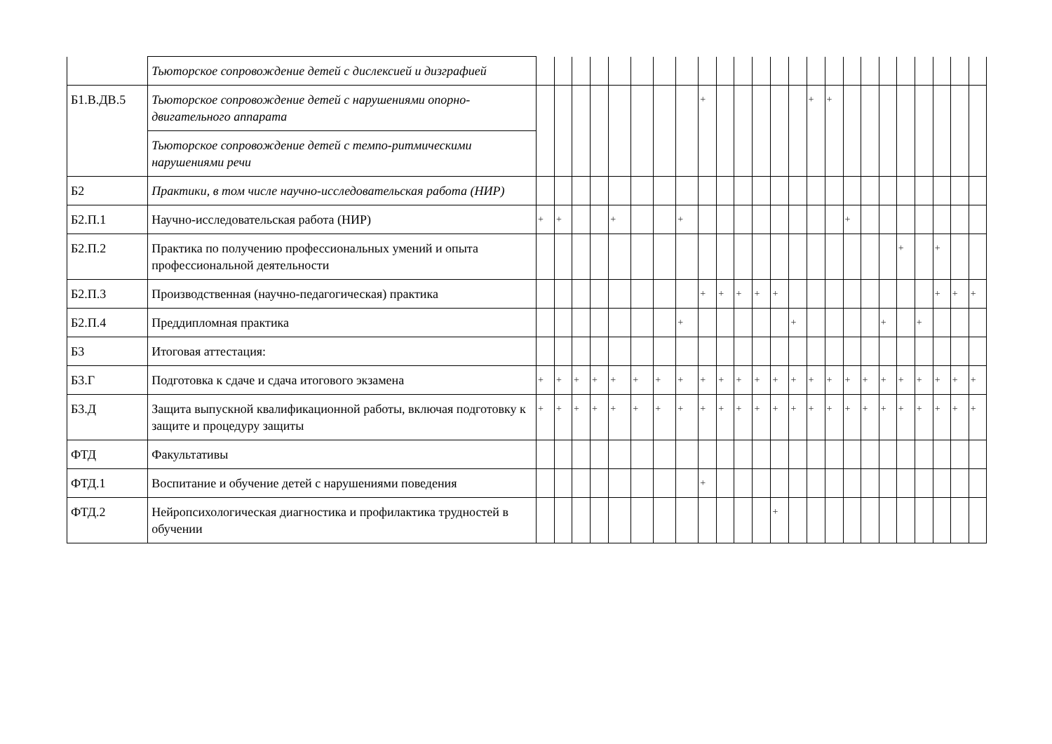| | Тьюторское сопровождение детей с дислексией и дизграфией | | | | | | | | | | | | | | | | | | | | | | | | |
| Б1.В.ДВ.5 | Тьюторское сопровождение детей с нарушениями опорно-двигательного аппарата | | | | | | | | | + | | | | | | + | + | | | | | | | | |
| | Тьюторское сопровождение детей с темпо-ритмическими нарушениями речи | | | | | | | | | | | | | | | | | | | | | | | | |
| Б2 | Практики, в том числе научно-исследовательская работа (НИР) | | | | | | | | | | | | | | | | | | | | | | | | |
| Б2.П.1 | Научно-исследовательская работа (НИР) | + | + | | | + | | | + | | | | | | | | | + | | | | | | | |
| Б2.П.2 | Практика по получению профессиональных умений и опыта профессиональной деятельности | | | | | | | | | | | | | | | | | | | | + | | + | | |
| Б2.П.3 | Производственная (научно-педагогическая) практика | | | | | | | | | + | + | + | + | + | | | | | | | | | + | + | + |
| Б2.П.4 | Преддипломная практика | | | | | | | | + | | | | | | + | | | | | + | | + | | | |
| Б3 | Итоговая аттестация: | | | | | | | | | | | | | | | | | | | | | | | | |
| Б3.Г | Подготовка к сдаче и сдача итогового экзамена | + | + | + | + | + | + | + | + | + | + | + | + | + | + | + | + | + | + | + | + | + | + | + | + |
| Б3.Д | Защита выпускной квалификационной работы, включая подготовку к защите и процедуру защиты | + | + | + | + | + | + | + | + | + | + | + | + | + | + | + | + | + | + | + | + | + | + | + | + |
| ФТД | Факультативы | | | | | | | | | | | | | | | | | | | | | | | | |
| ФТД.1 | Воспитание и обучение детей с нарушениями поведения | | | | | | | | | + | | | | | | | | | | | | | | | |
| ФТД.2 | Нейропсихологическая диагностика и профилактика трудностей в обучении | | | | | | | | | | | | | + | | | | | | | | | | | |